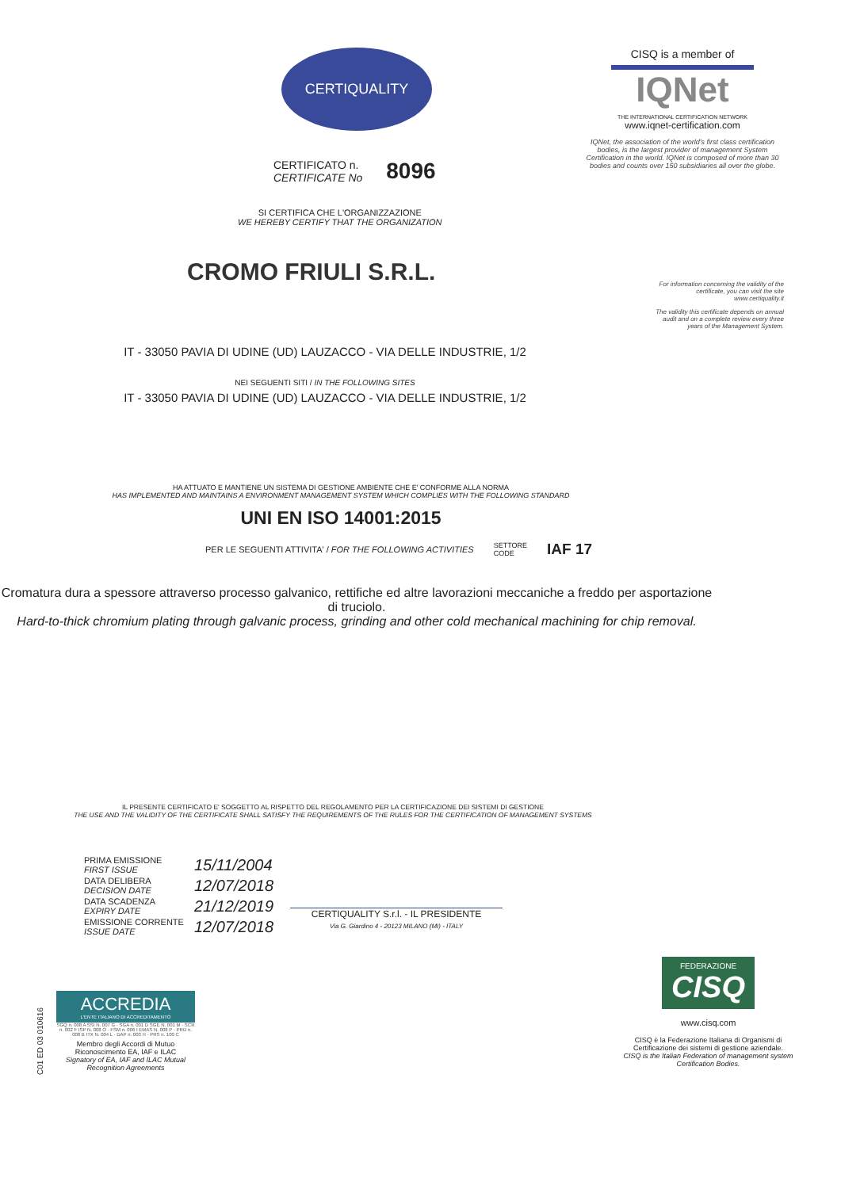CERTIQUALITY
CERTIFICATO n.
CERTIFICATE No
8096
SI CERTIFICA CHE L'ORGANIZZAZIONE
WE HEREBY CERTIFY THAT THE ORGANIZATION
CISQ is a member of
IQNet
THE INTERNATIONAL CERTIFICATION NETWORK
www.iqnet-certification.com
IQNet, the association of the world's first class certification bodies, is the largest provider of management System Certification in the world. IQNet is composed of more than 30 bodies and counts over 150 subsidiaries all over the globe.
For information concerning the validity of the certificate, you can visit the site www.certiquality.it
The validity this certificate depends on annual audit and on a complete review every three years of the Management System.
CROMO FRIULI S.R.L.
IT - 33050 PAVIA DI UDINE (UD) LAUZACCO - VIA DELLE INDUSTRIE, 1/2
NEI SEGUENTI SITI / IN THE FOLLOWING SITES
IT - 33050 PAVIA DI UDINE (UD) LAUZACCO - VIA DELLE INDUSTRIE, 1/2
HA ATTUATO E MANTIENE UN SISTEMA DI GESTIONE AMBIENTE CHE E' CONFORME ALLA NORMA
HAS IMPLEMENTED AND MAINTAINS A ENVIRONMENT MANAGEMENT SYSTEM WHICH COMPLIES WITH THE FOLLOWING STANDARD
UNI EN ISO 14001:2015
PER LE SEGUENTI ATTIVITA' / FOR THE FOLLOWING ACTIVITIES SETTORE
CODE IAF 17
Cromatura dura a spessore attraverso processo galvanico, rettifiche ed altre lavorazioni meccaniche a freddo per asportazione di truciolo.
Hard-to-thick chromium plating through galvanic process, grinding and other cold mechanical machining for chip removal.
IL PRESENTE CERTIFICATO E' SOGGETTO AL RISPETTO DEL REGOLAMENTO PER LA CERTIFICAZIONE DEI SISTEMI DI GESTIONE
THE USE AND THE VALIDITY OF THE CERTIFICATE SHALL SATISFY THE REQUIREMENTS OF THE RULES FOR THE CERTIFICATION OF MANAGEMENT SYSTEMS
| PRIMA EMISSIONE FIRST ISSUE | 15/11/2004 |
| DATA DELIBERA DECISION DATE | 12/07/2018 |
| DATA SCADENZA EXPIRY DATE | 21/12/2019 |
| EMISSIONE CORRENTE ISSUE DATE | 12/07/2018 |
CERTIQUALITY S.r.l. - IL PRESIDENTE
Via G. Giardino 4 - 20123 MILANO (MI) - ITALY
C01 ED 03 010616
ACCREDIA
L'ENTE ITALIANO DI ACCREDITAMENTO
SGQ n. 008 A SSI N. 007 G · SGA n. 001 D SGE N. 001 M · SCR n. 002 F ISP N. 008 O · FSM n. 006 I EMAS N. 008 P · PRD n. 008 B ITX N. 004 L · DAP n. 003 H · PRS n. 100 C
Membro degli Accordi di Mutuo Riconoscimento EA, IAF e ILAC
Signatory of EA, IAF and ILAC Mutual Recognition Agreements
FEDERAZIONE
CISQ
www.cisq.com
CISQ è la Federazione Italiana di Organismi di Certificazione dei sistemi di gestione aziendale.
CISQ is the Italian Federation of management system Certification Bodies.